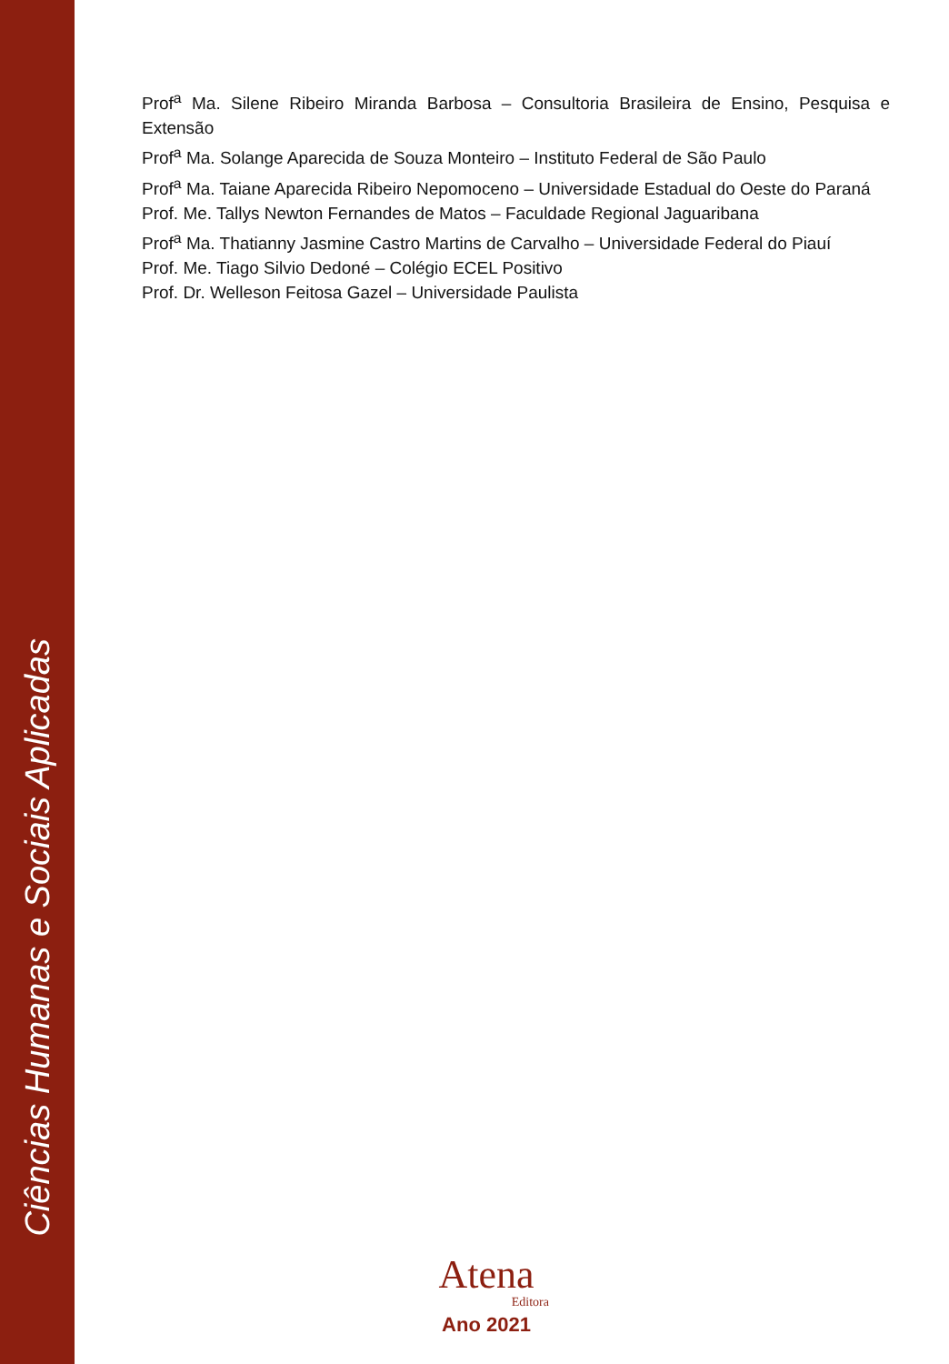Ciências Humanas e Sociais Aplicadas
Prof<sup>a</sup> Ma. Silene Ribeiro Miranda Barbosa – Consultoria Brasileira de Ensino, Pesquisa e Extensão
Prof<sup>a</sup> Ma. Solange Aparecida de Souza Monteiro – Instituto Federal de São Paulo
Prof<sup>a</sup> Ma. Taiane Aparecida Ribeiro Nepomoceno – Universidade Estadual do Oeste do Paraná
Prof. Me. Tallys Newton Fernandes de Matos – Faculdade Regional Jaguaribana
Prof<sup>a</sup> Ma. Thatianny Jasmine Castro Martins de Carvalho – Universidade Federal do Piauí
Prof. Me. Tiago Silvio Dedoné – Colégio ECEL Positivo
Prof. Dr. Welleson Feitosa Gazel – Universidade Paulista
Atena
Editora
Ano 2021